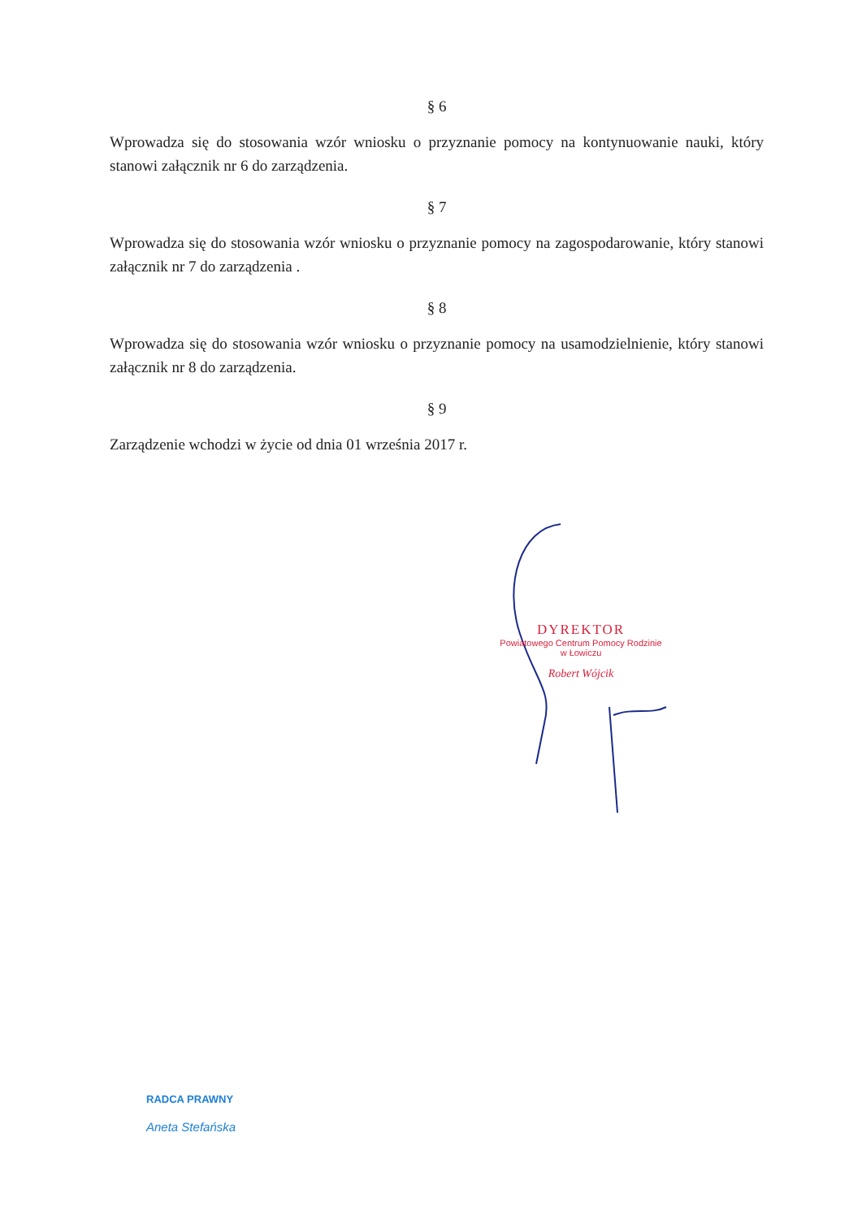§ 6
Wprowadza się do stosowania wzór wniosku o przyznanie pomocy na kontynuowanie nauki, który stanowi załącznik nr 6 do zarządzenia.
§ 7
Wprowadza się do stosowania wzór wniosku o przyznanie pomocy na zagospodarowanie, który stanowi załącznik nr 7 do zarządzenia .
§ 8
Wprowadza się do stosowania wzór wniosku o przyznanie pomocy na usamodzielnienie, który stanowi załącznik nr 8 do zarządzenia.
§ 9
Zarządzenie wchodzi w życie od dnia 01 września 2017 r.
DYREKTOR
Powiatowego Centrum Pomocy Rodzinie
w Łowiczu
Robert Wójcik
RADCA PRAWNY
Aneta Stefańska